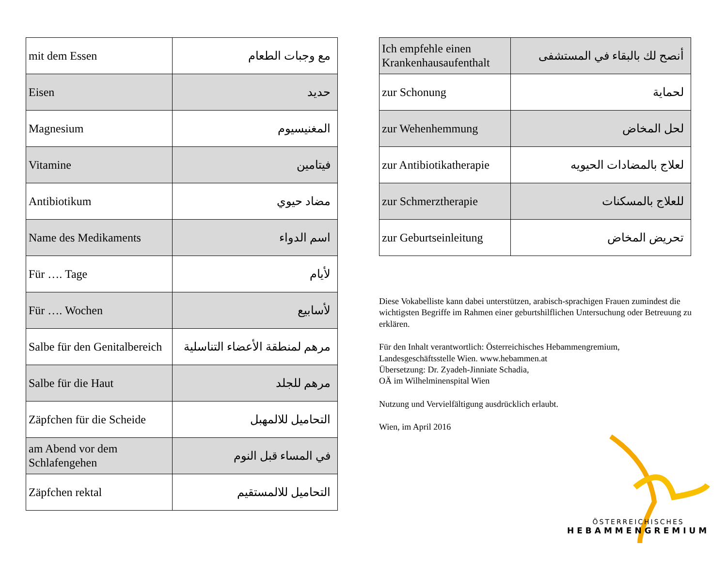| mit dem Essen | مع وجبات الطعام |
| Eisen | حديد |
| Magnesium | المغنيسيوم |
| Vitamine | فيتامين |
| Antibiotikum | مضاد حيوي |
| Name des Medikaments | اسم الدواء |
| Für …. Tage | لأيام |
| Für …. Wochen | لأسابيع |
| Salbe für den Genitalbereich | مرهم لمنطقة الأعضاء التناسلية |
| Salbe für die Haut | مرهم للجلد |
| Zäpfchen für die Scheide | التحاميل للالمهبل |
| am Abend vor dem Schlafengehen | في المساء قبل النوم |
| Zäpfchen rektal | التحاميل للالمستقيم |
| Ich empfehle einen Krankenhausaufenthalt | أنصح لك بالبقاء في المستشفى |
| zur Schonung | لحماية |
| zur Wehenhemmung | لحل المخاض |
| zur Antibiotikatherapie | لعلاج بالمضادات الحيويه |
| zur Schmerztherapie | للعلاج بالمسكنات |
| zur Geburtseinleitung | تحريض المخاض |
Diese Vokabelliste kann dabei unterstützen, arabisch-sprachigen Frauen zumindest die wichtigsten Begriffe im Rahmen einer geburtshilflichen Untersuchung oder Betreuung zu erklären.
Für den Inhalt verantwortlich: Österreichisches Hebammengremium,
Landesgeschäftsstelle Wien. www.hebammen.at
Übersetzung: Dr. Zyadeh-Jinniate Schadia,
OÄ im Wilhelminenspital Wien
Nutzung und Vervielfältigung ausdrücklich erlaubt.
Wien, im April 2016
ÖSTERREICHISCHES
HEBAMMENGREMIUM